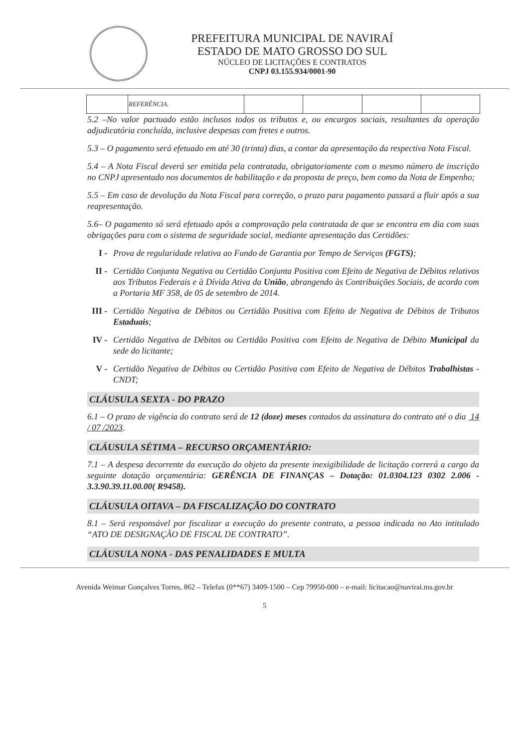PREFEITURA MUNICIPAL DE NAVIRAÍ
ESTADO DE MATO GROSSO DO SUL
NÚCLEO DE LICITAÇÕES E CONTRATOS
CNPJ 03.155.934/0001-90
| | REFERÊNCIA. | | | | |
5.2 –No valor pactuado estão inclusos todos os tributos e, ou encargos sociais, resultantes da operação adjudicatória concluída, inclusive despesas com fretes e outros.
5.3 – O pagamento será efetuado em até 30 (trinta) dias, a contar da apresentação da respectiva Nota Fiscal.
5.4 – A Nota Fiscal deverá ser emitida pela contratada, obrigatoriamente com o mesmo número de inscrição no CNPJ apresentado nos documentos de habilitação e da proposta de preço, bem como da Nota de Empenho;
5.5 – Em caso de devolução da Nota Fiscal para correção, o prazo para pagamento passará a fluir após a sua reapresentação.
5.6– O pagamento só será efetuado após a comprovação pela contratada de que se encontra em dia com suas obrigações para com o sistema de seguridade social, mediante apresentação das Certidões:
I - Prova de regularidade relativa ao Fundo de Garantia por Tempo de Serviços (FGTS);
II - Certidão Conjunta Negativa ou Certidão Conjunta Positiva com Efeito de Negativa de Débitos relativos aos Tributos Federais e à Dívida Ativa da União, abrangendo às Contribuições Sociais, de acordo com a Portaria MF 358, de 05 de setembro de 2014.
III - Certidão Negativa de Débitos ou Certidão Positiva com Efeito de Negativa de Débitos de Tributos Estaduais;
IV - Certidão Negativa de Débitos ou Certidão Positiva com Efeito de Negativa de Débito Municipal da sede do licitante;
V - Certidão Negativa de Débitos ou Certidão Positiva com Efeito de Negativa de Débitos Trabalhistas - CNDT;
CLÁUSULA SEXTA - DO PRAZO
6.1 – O prazo de vigência do contrato será de 12 (doze) meses contados da assinatura do contrato até o dia 14 / 07 /2023.
CLÁUSULA SÉTIMA – RECURSO ORÇAMENTÁRIO:
7.1 – A despesa decorrente da execução do objeto da presente inexigibilidade de licitação correrá a cargo da seguinte dotação orçamentária: GERÊNCIA DE FINANÇAS – Dotação: 01.0304.123 0302 2.006 - 3.3.90.39.11.00.00( R9458).
CLÁUSULA OITAVA – DA FISCALIZAÇÃO DO CONTRATO
8.1 – Será responsável por fiscalizar a execução do presente contrato, a pessoa indicada no Ato intitulado “ATO DE DESIGNAÇÃO DE FISCAL DE CONTRATO”.
CLÁUSULA NONA - DAS PENALIDADES E MULTA
Avenida Weimar Gonçalves Torres, 862 – Telefax (0**67) 3409-1500 – Cep 79950-000 – e-mail: licitacao@navirai.ms.gov.br
5